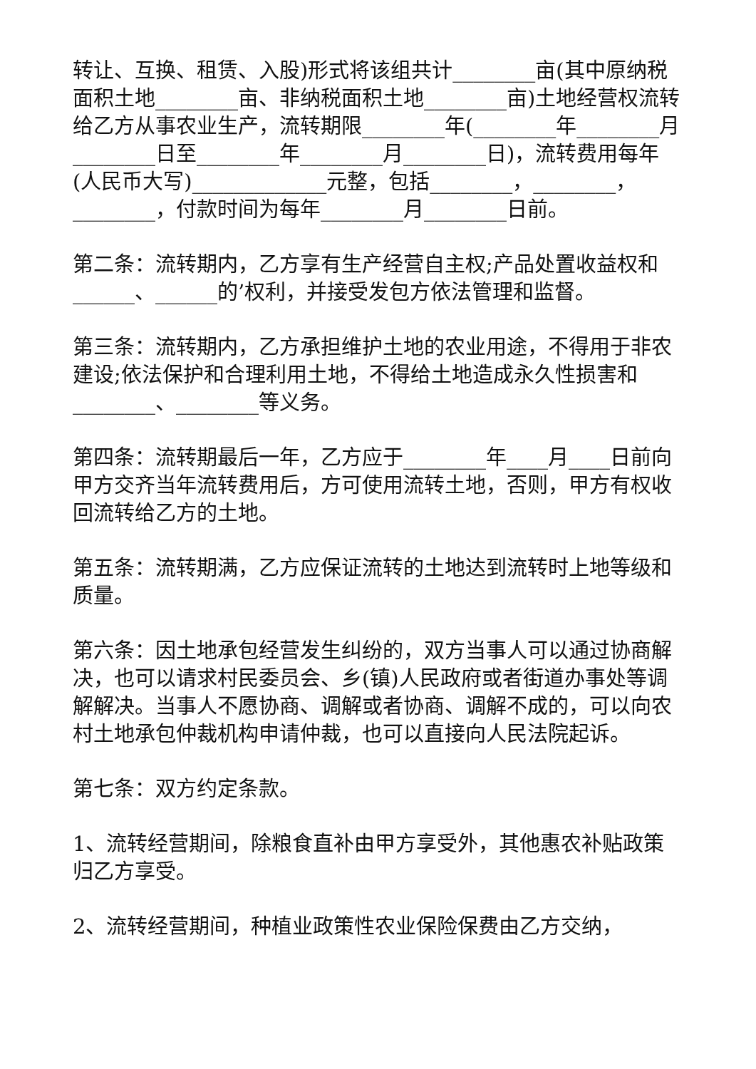转让、互换、租赁、入股)形式将该组共计________亩(其中原纳税面积土地________亩、非纳税面积土地________亩)土地经营权流转给乙方从事农业生产，流转期限________年(________年________月________日至________年________月________日)，流转费用每年(人民币大写)_____________元整，包括________，________，________，付款时间为每年________月________日前。
第二条：流转期内，乙方享有生产经营自主权;产品处置收益权和______、______的’权利，并接受发包方依法管理和监督。
第三条：流转期内，乙方承担维护土地的农业用途，不得用于非农建设;依法保护和合理利用土地，不得给土地造成永久性损害和________、________等义务。
第四条：流转期最后一年，乙方应于________年____月____日前向甲方交齐当年流转费用后，方可使用流转土地，否则，甲方有权收回流转给乙方的土地。
第五条：流转期满，乙方应保证流转的土地达到流转时上地等级和质量。
第六条：因土地承包经营发生纠纷的，双方当事人可以通过协商解决，也可以请求村民委员会、乡(镇)人民政府或者街道办事处等调解解决。当事人不愿协商、调解或者协商、调解不成的，可以向农村土地承包仲裁机构申请仲裁，也可以直接向人民法院起诉。
第七条：双方约定条款。
1、流转经营期间，除粮食直补由甲方享受外，其他惠农补贴政策归乙方享受。
2、流转经营期间，种植业政策性农业保险保费由乙方交纳，